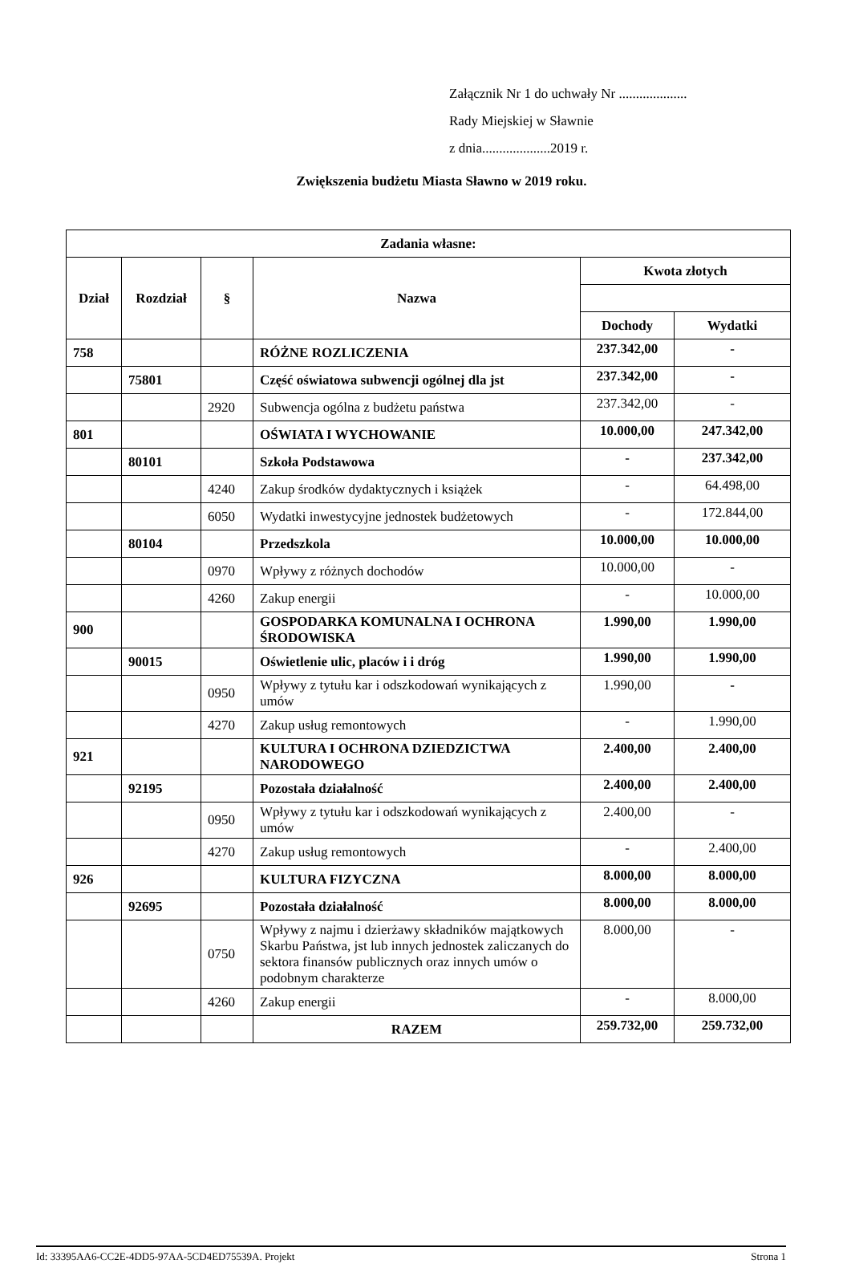Załącznik Nr 1 do uchwały Nr ....................
Rady Miejskiej w Sławnie
z dnia....................2019 r.
Zwiększenia budżetu Miasta Sławno w 2019 roku.
| Zadania własne: | | | | | |
| --- | --- | --- | --- | --- | --- |
| Dział | Rozdział | § | Nazwa | Kwota złotych | |
| | | | | Dochody | Wydatki |
| 758 | | | RÓŻNE ROZLICZENIA | 237.342,00 | - |
| | 75801 | | Część oświatowa subwencji ogólnej dla jst | 237.342,00 | - |
| | | 2920 | Subwencja ogólna z budżetu państwa | 237.342,00 | - |
| 801 | | | OŚWIATA I WYCHOWANIE | 10.000,00 | 247.342,00 |
| | 80101 | | Szkoła Podstawowa | - | 237.342,00 |
| | | 4240 | Zakup środków dydaktycznych i książek | - | 64.498,00 |
| | | 6050 | Wydatki inwestycyjne jednostek budżetowych | - | 172.844,00 |
| | 80104 | | Przedszkola | 10.000,00 | 10.000,00 |
| | | 0970 | Wpływy z różnych dochodów | 10.000,00 | - |
| | | 4260 | Zakup energii | - | 10.000,00 |
| 900 | | | GOSPODARKA KOMUNALNA I OCHRONA ŚRODOWISKA | 1.990,00 | 1.990,00 |
| | 90015 | | Oświetlenie ulic, placów i i dróg | 1.990,00 | 1.990,00 |
| | | 0950 | Wpływy z tytułu kar i odszkodowań wynikających z umów | 1.990,00 | - |
| | | 4270 | Zakup usług remontowych | - | 1.990,00 |
| 921 | | | KULTURA I OCHRONA DZIEDZICTWA NARODOWEGO | 2.400,00 | 2.400,00 |
| | 92195 | | Pozostała działalność | 2.400,00 | 2.400,00 |
| | | 0950 | Wpływy z tytułu kar i odszkodowań wynikających z umów | 2.400,00 | - |
| | | 4270 | Zakup usług remontowych | - | 2.400,00 |
| 926 | | | KULTURA FIZYCZNA | 8.000,00 | 8.000,00 |
| | 92695 | | Pozostała działalność | 8.000,00 | 8.000,00 |
| | | 0750 | Wpływy z najmu i dzierżawy składników majątkowych Skarbu Państwa, jst lub innych jednostek zaliczanych do sektora finansów publicznych oraz innych umów o podobnym charakterze | 8.000,00 | - |
| | | 4260 | Zakup energii | - | 8.000,00 |
| | | | RAZEM | 259.732,00 | 259.732,00 |
Id: 33395AA6-CC2E-4DD5-97AA-5CD4ED75539A. Projekt Strona 1